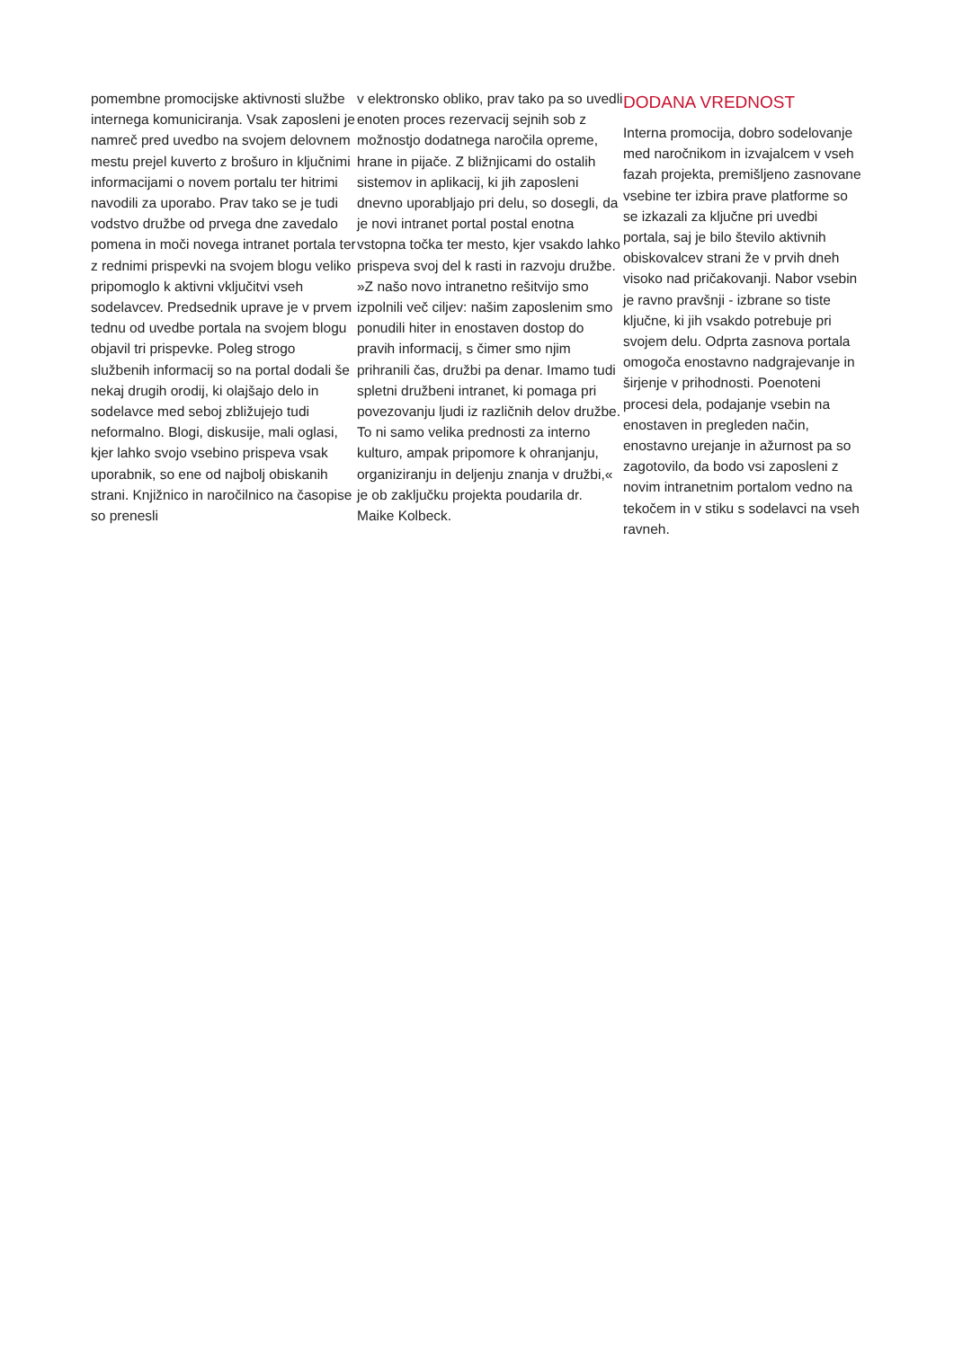pomembne promocijske aktivnosti službe internega komuniciranja. Vsak zaposleni je namreč pred uvedbo na svojem delovnem mestu prejel kuverto z brošuro in ključnimi informacijami o novem portalu ter hitrimi navodili za uporabo. Prav tako se je tudi vodstvo družbe od prvega dne zavedalo pomena in moči novega intranet portala ter z rednimi prispevki na svojem blogu veliko pripomoglo k aktivni vključitvi vseh sodelavcev. Predsednik uprave je v prvem tednu od uvedbe portala na svojem blogu objavil tri prispevke. Poleg strogo službenih informacij so na portal dodali še nekaj drugih orodij, ki olajšajo delo in sodelavce med seboj zbližujejo tudi neformalno. Blogi, diskusije, mali oglasi, kjer lahko svojo vsebino prispeva vsak uporabnik, so ene od najbolj obiskanih strani. Knjižnico in naročilnico na časopise so prenesli
v elektronsko obliko, prav tako pa so uvedli enoten proces rezervacij sejnih sob z možnostjo dodatnega naročila opreme, hrane in pijače. Z bližnjicami do ostalih sistemov in aplikacij, ki jih zaposleni dnevno uporabljajo pri delu, so dosegli, da je novi intranet portal postal enotna vstopna točka ter mesto, kjer vsakdo lahko prispeva svoj del k rasti in razvoju družbe. »Z našo novo intranetno rešitvijo smo izpolnili več ciljev: našim zaposlenim smo ponudili hiter in enostaven dostop do pravih informacij, s čimer smo njim prihranili čas, družbi pa denar. Imamo tudi spletni družbeni intranet, ki pomaga pri povezovanju ljudi iz različnih delov družbe. To ni samo velika prednosti za interno kulturo, ampak pripomore k ohranjanju, organiziranju in deljenju znanja v družbi,« je ob zaključku projekta poudarila dr. Maike Kolbeck.
DODANA VREDNOST
Interna promocija, dobro sodelovanje med naročnikom in izvajalcem v vseh fazah projekta, premišljeno zasnovane vsebine ter izbira prave platforme so se izkazali za ključne pri uvedbi portala, saj je bilo število aktivnih obiskovalcev strani že v prvih dneh visoko nad pričakovanji. Nabor vsebin je ravno pravšnji - izbrane so tiste ključne, ki jih vsakdo potrebuje pri svojem delu. Odprta zasnova portala omogoča enostavno nadgrajevanje in širjenje v prihodnosti. Poenoteni procesi dela, podajanje vsebin na enostaven in pregleden način, enostavno urejanje in ažurnost pa so zagotovilo, da bodo vsi zaposleni z novim intranetnim portalom vedno na tekočem in v stiku s sodelavci na vseh ravneh.